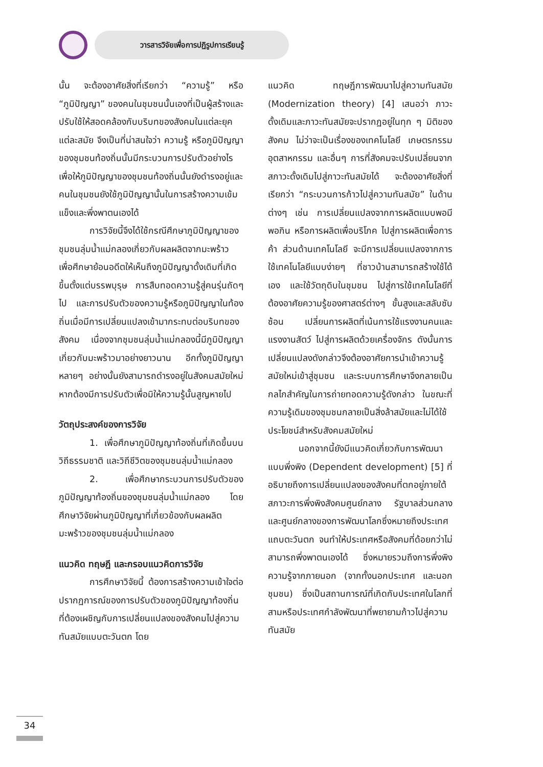วารสารวิจัยเพื่อการปฏิรูปการเรียนรู้
นั้น จะต้องอาศัยสิ่งที่เรียกว่า “ความรู้” หรือ “ภูมิปัญญา” ของคนในชุมชนนั้นเองที่เป็นผู้สร้างและปรับใช้ให้สอดคล้องกับบริบทของสังคมในแต่ละยุคแต่ละสมัย จึงเป็นที่น่าสนใจว่า ความรู้ หรือภูมิปัญญาของชุมชนท้องถิ่นนั้นมีกระบวนการปรับตัวอย่างไร เพื่อให้ภูมิปัญญาของชุมชนท้องถิ่นนั้นยังดำรงอยู่และคนในชุมชนยังใช้ภูมิปัญญานั้นในการสร้างความเข้มแข็งและพึ่งพาตนเองได้
การวิจัยนี้จึงได้ใช้กรณีศึกษาภูมิปัญญาของชุมชนลุ่มน้ำแม่กลองเกี่ยวกับผลผลิตจากมะพร้าว เพื่อศึกษาย้อนอดีตให้เห็นถึงภูมิปัญญาดั้งเดิมที่เกิดขึ้นตั้งแต่บรรพบุรุษ การสืบทอดความรู้สู่คนรุ่นถัดๆ ไป และการปรับตัวของความรู้หรือภูมิปัญญาในท้องถิ่นเมื่อมีการเปลี่ยนแปลงเข้ามากระทบต่อบริบทของสังคม เนื่องจากชุมชนลุ่มน้ำแม่กลองนี้มีภูมิปัญญาเกี่ยวกับมะพร้าวมาอย่างยาวนาน อีกทั้งภูมิปัญญาหลายๆ อย่างนั้นยังสามารถดำรงอยู่ในสังคมสมัยใหม่ หากต้องมีการปรับตัวเพื่อมิให้ความรู้นั้นสูญหายไป
วัตถุประสงค์ของการวิจัย
1. เพื่อศึกษาภูมิปัญญาท้องถิ่นที่เกิดขึ้นบนวิถีธรรมชาติ และวิถีชีวิตของชุมชนลุ่มน้ำแม่กลอง
2. เพื่อศึกษากระบวนการปรับตัวของภูมิปัญญาท้องถิ่นของชุมชนลุ่มน้ำแม่กลอง โดยศึกษาวิจัยผ่านภูมิปัญญาที่เกี่ยวข้องกับผลผลิตมะพร้าวของชุมชนลุ่มน้ำแม่กลอง
แนวคิด ทฤษฎี และกรอบแนวคิดการวิจัย
การศึกษาวิจัยนี้ ต้องการสร้างความเข้าใจต่อปรากฏการณ์ของการปรับตัวของภูมิปัญญาท้องถิ่นที่ต้องเผชิญกับการเปลี่ยนแปลงของสังคมไปสู่ความทันสมัยแบบตะวันตก โดย
แนวคิด ทฤษฎีการพัฒนาไปสู่ความทันสมัย (Modernization theory) [4] เสนอว่า ภาวะดั้งเดิมและภาวะทันสมัยจะปรากฏอยู่ในทุก ๆ มิติของสังคม ไม่ว่าจะเป็นเรื่องของเทคโนโลยี เกษตรกรรม อุตสาหกรรม และอื่นๆ การที่สังคมจะปรับเปลี่ยนจากสภาวะดั้งเดิมไปสู่ภาวะทันสมัยได้ จะต้องอาศัยสิ่งที่เรียกว่า “กระบวนการก้าวไปสู่ความทันสมัย” ในด้านต่างๆ เช่น การเปลี่ยนแปลงจากการผลิตแบบพอมีพอกิน หรือการผลิตเพื่อบริโภค ไปสู่การผลิตเพื่อการค้า ส่วนด้านเทคโนโลยี จะมีการเปลี่ยนแปลงจากการใช้เทคโนโลยีแบบง่ายๆ ที่ชาวบ้านสามารถสร้างใช้ได้เอง และใช้วัตถุดิบในชุมชน ไปสู่การใช้เทคโนโลยีที่ต้องอาศัยความรู้ของศาสตร์ต่างๆ ขั้นสูงและสลับซับซ้อน เปลี่ยนการผลิตที่เน้นการใช้แรงงานคนและแรงงานสัตว์ ไปสู่การผลิตด้วยเครื่องจักร ดังนั้นการเปลี่ยนแปลงดังกล่าวจึงต้องอาศัยการนำเข้าความรู้สมัยใหม่เข้าสู่ชุมชน และระบบการศึกษาจึงกลายเป็นกลไกสำคัญในการถ่ายทอดความรู้ดังกล่าว ในขณะที่ความรู้เดิมของชุมชนกลายเป็นสิ่งล้าสมัยและไม่ได้ใช้ประโยชน์สำหรับสังคมสมัยใหม่
นอกจากนี้ยังมีแนวคิดเกี่ยวกับการพัฒนาแบบพึ่งพิง (Dependent development) [5] ที่อธิบายถึงการเปลี่ยนแปลงของสังคมที่ตกอยู่ภายใต้สภาวะการพึ่งพิงสังคมศูนย์กลาง รัฐบาลส่วนกลาง และศูนย์กลางของการพัฒนาโลกซึ่งหมายถึงประเทศแถบตะวันตก จนทำให้ประเทศหรือสังคมที่ด้อยกว่าไม่สามารถพึ่งพาตนเองได้ ซึ่งหมายรวมถึงการพึ่งพิงความรู้จากภายนอก (จากทั้งนอกประเทศ และนอกชุมชน) ซึ่งเป็นสถานการณ์ที่เกิดกับประเทศในโลกที่สามหรือประเทศกำลังพัฒนาที่พยายามก้าวไปสู่ความทันสมัย
34